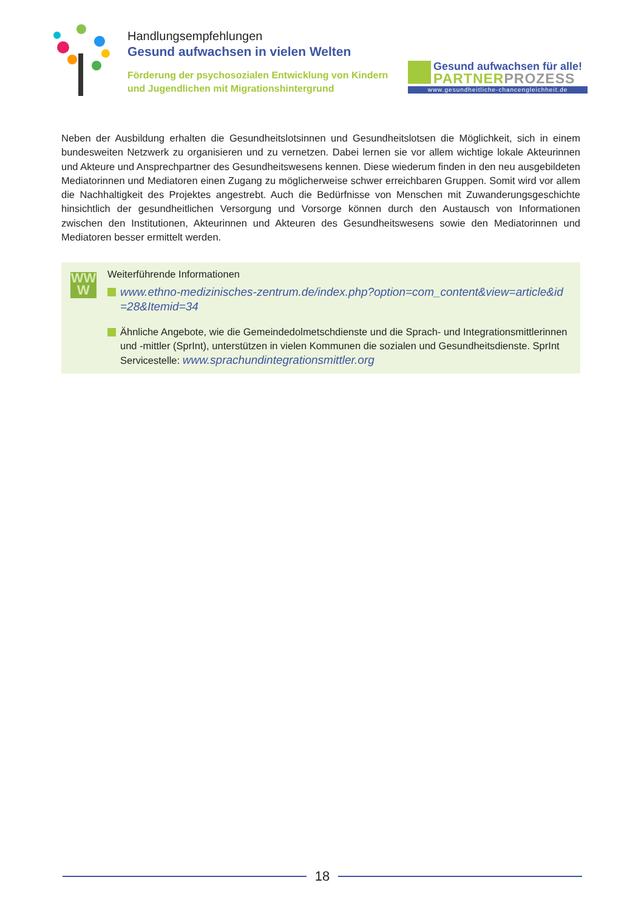Handlungsempfehlungen
Gesund aufwachsen in vielen Welten
Förderung der psychosozialen Entwicklung von Kindern und Jugendlichen mit Migrationshintergrund
Gesund aufwachsen für alle!
PARTNERPROZESS
www.gesundheitliche-chancengleichheit.de
Neben der Ausbildung erhalten die Gesundheitslotsinnen und Gesundheitslotsen die Möglichkeit, sich in einem bundesweiten Netzwerk zu organisieren und zu vernetzen. Dabei lernen sie vor allem wichtige lokale Akteurinnen und Akteure und Ansprechpartner des Gesundheitswesens kennen. Diese wiederum finden in den neu ausgebildeten Mediatorinnen und Mediatoren einen Zugang zu möglicherweise schwer erreichbaren Gruppen. Somit wird vor allem die Nachhaltigkeit des Projektes angestrebt. Auch die Bedürfnisse von Menschen mit Zuwanderungsgeschichte hinsichtlich der gesundheitlichen Versorgung und Vorsorge können durch den Austausch von Informationen zwischen den Institutionen, Akteurinnen und Akteuren des Gesundheitswesens sowie den Mediatorinnen und Mediatoren besser ermittelt werden.
WW
W
Weiterführende Informationen
www.ethno-medizinisches-zentrum.de/index.php?option=com_content&view=article&id =28&Itemid=34
Ähnliche Angebote, wie die Gemeindedolmetschdienste und die Sprach- und Integrationsmittlerinnen und -mittler (SprInt), unterstützen in vielen Kommunen die sozialen und Gesundheitsdienste. SprInt Servicestelle: www.sprachundintegrationsmittler.org
18